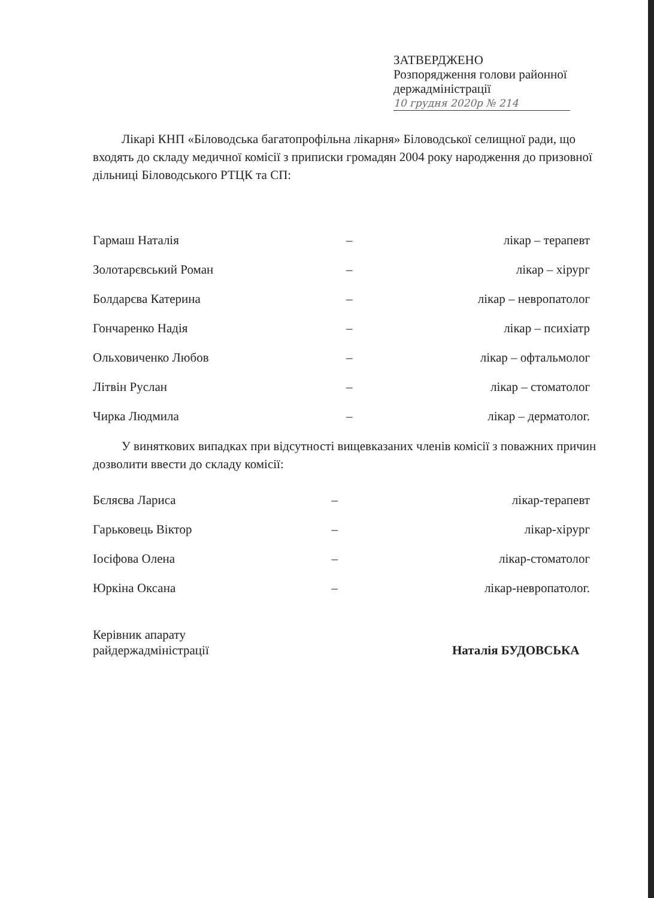ЗАТВЕРДЖЕНО
Розпорядження голови районної
держадміністрації
10 грудня 2020р № 214
Лікарі КНП «Біловодська багатопрофільна лікарня» Біловодської селищної ради, що входять до складу медичної комісії з приписки громадян 2004 року народження до призовної дільниці Біловодського РТЦК та СП:
| Гармаш Наталія | – | лікар – терапевт |
| Золотарєвський Роман | – | лікар – хірург |
| Болдарєва Катерина | – | лікар – невропатолог |
| Гончаренко Надія | – | лікар – психіатр |
| Ольховиченко Любов | – | лікар – офтальмолог |
| Літвін Руслан | – | лікар – стоматолог |
| Чирка Людмила | – | лікар – дерматолог. |
У виняткових випадках при відсутності вищевказаних членів комісії з поважних причин дозволити ввести до складу комісії:
| Бєляєва Лариса | – | лікар-терапевт |
| Гарьковець Віктор | – | лікар-хірург |
| Іосіфова Олена | – | лікар-стоматолог |
| Юркіна Оксана | – | лікар-невропатолог. |
Керівник апарату
райдержадміністрації
Наталія БУДОВСЬКА